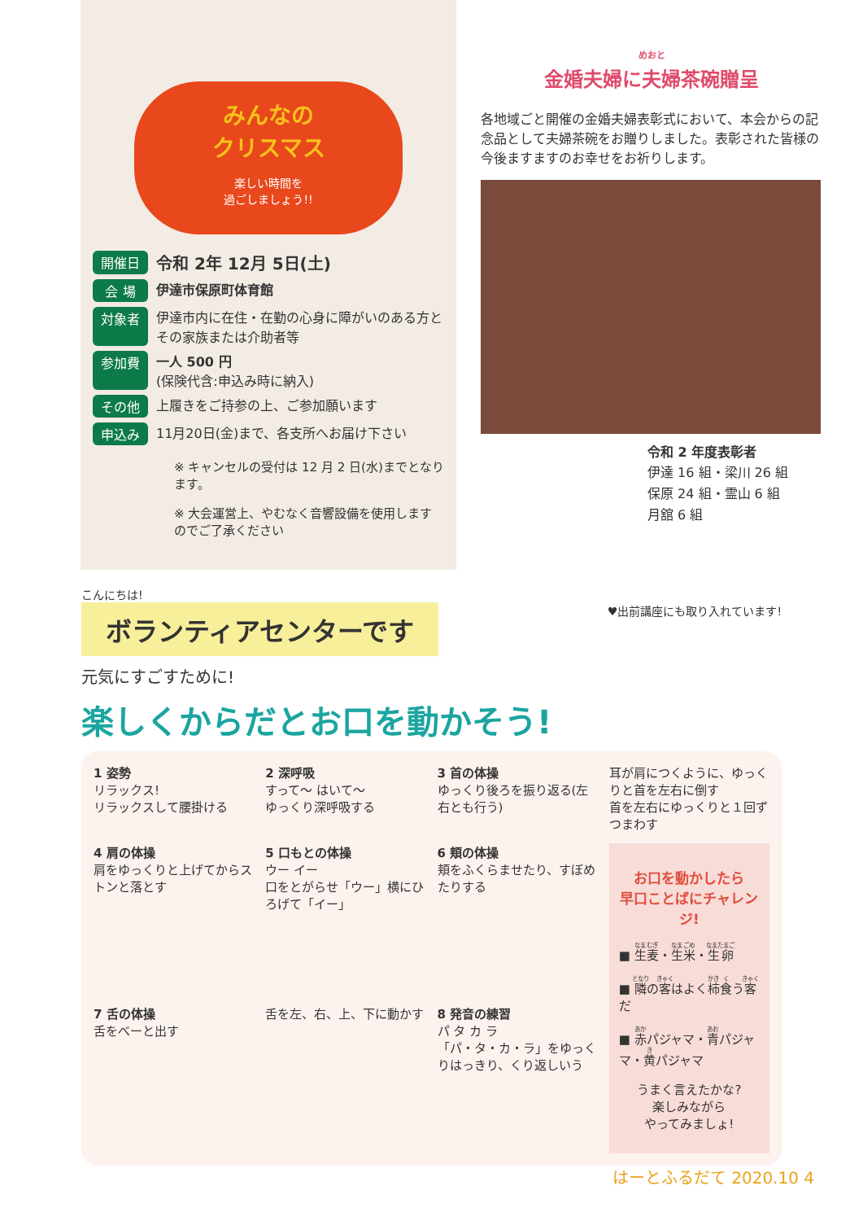みんなの
クリスマス
楽しい時間を
過ごしましょう!!
開催日 令和 2年 12月 5日(土)
会 場 伊達市保原町体育館
対象者 伊達市内に在住・在勤の心身に障がいのある方とその家族または介助者等
参加費 一人 500 円
(保険代含:申込み時に納入)
その他 上履きをご持参の上、ご参加願います
申込み 11月20日(金)まで、各支所へお届け下さい
※ キャンセルの受付は 12 月 2 日(水)までとなります。
※ 大会運営上、やむなく音響設備を使用しますのでご了承ください
めおと
金婚夫婦に夫婦茶碗贈呈
各地域ごと開催の金婚夫婦表彰式において、本会からの記念品として夫婦茶碗をお贈りしました。表彰された皆様の今後ますますのお幸せをお祈りします。
令和 2 年度表彰者
伊達 16 組・梁川 26 組
保原 24 組・霊山 6 組
月舘 6 組
こんにちは!
ボランティアセンターです
♥出前講座にも取り入れています!
元気にすごすために!
楽しくからだとお口を動かそう!
1 姿勢
リラックス!
リラックスして腰掛ける
2 深呼吸
すって〜 はいて〜
ゆっくり深呼吸する
3 首の体操
ゆっくり後ろを振り返る(左右とも行う)
耳が肩につくように、ゆっくりと首を左右に倒す
首を左右にゆっくりと１回ずつまわす
4 肩の体操
肩をゆっくりと上げてからストンと落とす
5 口もとの体操
ウー イー
口をとがらせ「ウー」横にひろげて「イー」
6 頬の体操
頬をふくらませたり、すぼめたりする
お口を動かしたら
早口ことばにチャレンジ!
■ 生麦・生米・生卵
■ 隣の客はよく柿食う客だ
■ 赤パジャマ・青パジャマ・黄パジャマ
うまく言えたかな?
楽しみながら
やってみましょ!
7 舌の体操
舌をべーと出す
舌を左、右、上、下に動かす
8 発音の練習
パ タ カ ラ
「パ・タ・カ・ラ」をゆっくりはっきり、くり返しいう
はーとふるだて 2020.10 4